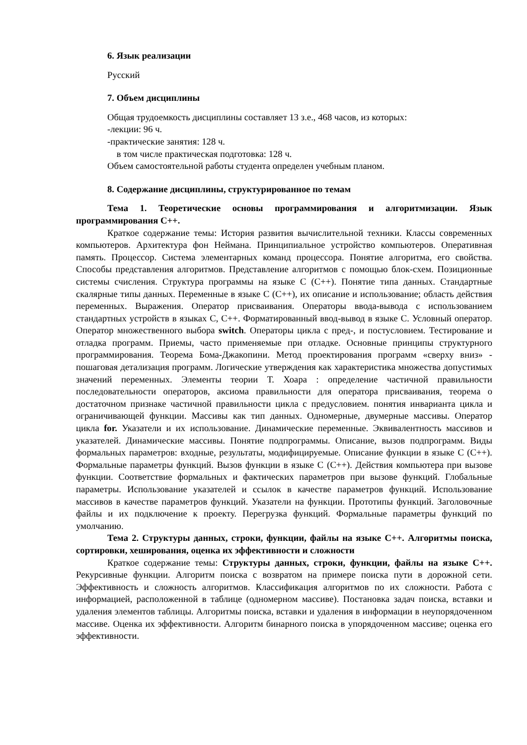6. Язык реализации
Русский
7. Объем дисциплины
Общая трудоемкость дисциплины составляет 13 з.е., 468 часов, из которых:
-лекции: 96 ч.
-практические занятия: 128 ч.
в том числе практическая подготовка: 128 ч.
Объем самостоятельной работы студента определен учебным планом.
8. Содержание дисциплины, структурированное по темам
Тема 1. Теоретические основы программирования и алгоритмизации. Язык программирования С++.
Краткое содержание темы: История развития вычислительной техники. Классы современных компьютеров. Архитектура фон Неймана. Принципиальное устройство компьютеров. Оперативная память. Процессор. Система элементарных команд процессора. Понятие алгоритма, его свойства. Способы представления алгоритмов. Представление алгоритмов с помощью блок-схем. Позиционные системы счисления. Структура программы на языке С (С++). Понятие типа данных. Стандартные скалярные типы данных. Переменные в языке С (С++), их описание и использование; область действия переменных. Выражения. Оператор присваивания. Операторы ввода-вывода с использованием стандартных устройств в языках С, С++. Форматированный ввод-вывод в языке С. Условный оператор. Оператор множественного выбора switch. Операторы цикла с пред-, и постусловием. Тестирование и отладка программ. Приемы, часто применяемые при отладке. Основные принципы структурного программирования. Теорема Бома-Джакопини. Метод проектирования программ «сверху вниз» - пошаговая детализация программ. Логические утверждения как характеристика множества допустимых значений переменных. Элементы теории Т. Хоара : определение частичной правильности последовательности операторов, аксиома правильности для оператора присваивания, теорема о достаточном признаке частичной правильности цикла с предусловием. понятия инварианта цикла и ограничивающей функции. Массивы как тип данных. Одномерные, двумерные массивы. Оператор цикла for. Указатели и их использование. Динамические переменные. Эквивалентность массивов и указателей. Динамические массивы. Понятие подпрограммы. Описание, вызов подпрограмм. Виды формальных параметров: входные, результаты, модифицируемые. Описание функции в языке С (С++). Формальные параметры функций. Вызов функции в языке С (С++). Действия компьютера при вызове функции. Соответствие формальных и фактических параметров при вызове функций. Глобальные параметры. Использование указателей и ссылок в качестве параметров функций. Использование массивов в качестве параметров функций. Указатели на функции. Прототипы функций. Заголовочные файлы и их подключение к проекту. Перегрузка функций. Формальные параметры функций по умолчанию.
Тема 2. Структуры данных, строки, функции, файлы на языке С++. Алгоритмы поиска, сортировки, хеширования, оценка их эффективности и сложности
Краткое содержание темы: Структуры данных, строки, функции, файлы на языке С++. Рекурсивные функции. Алгоритм поиска с возвратом на примере поиска пути в дорожной сети. Эффективность и сложность алгоритмов. Классификация алгоритмов по их сложности. Работа с информацией, расположенной в таблице (одномерном массиве). Постановка задач поиска, вставки и удаления элементов таблицы. Алгоритмы поиска, вставки и удаления в информации в неупорядоченном массиве. Оценка их эффективности. Алгоритм бинарного поиска в упорядоченном массиве; оценка его эффективности.